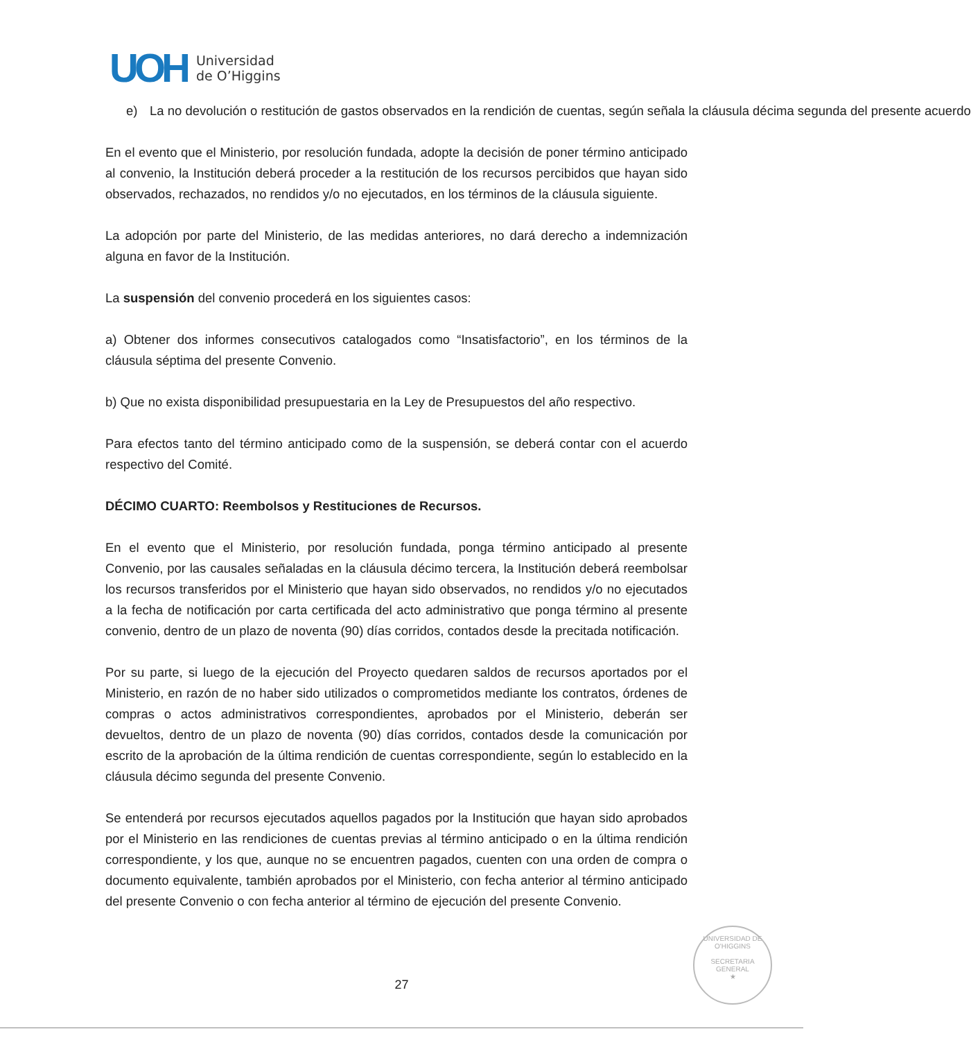UOH
Universidad
de O’Higgins
e) La no devolución o restitución de gastos observados en la rendición de cuentas, según señala la cláusula décima segunda del presente acuerdo
En el evento que el Ministerio, por resolución fundada, adopte la decisión de poner término anticipado al convenio, la Institución deberá proceder a la restitución de los recursos percibidos que hayan sido observados, rechazados, no rendidos y/o no ejecutados, en los términos de la cláusula siguiente.
La adopción por parte del Ministerio, de las medidas anteriores, no dará derecho a indemnización alguna en favor de la Institución.
La suspensión del convenio procederá en los siguientes casos:
a) Obtener dos informes consecutivos catalogados como “Insatisfactorio”, en los términos de la cláusula séptima del presente Convenio.
b) Que no exista disponibilidad presupuestaria en la Ley de Presupuestos del año respectivo.
Para efectos tanto del término anticipado como de la suspensión, se deberá contar con el acuerdo respectivo del Comité.
DÉCIMO CUARTO: Reembolsos y Restituciones de Recursos.
En el evento que el Ministerio, por resolución fundada, ponga término anticipado al presente Convenio, por las causales señaladas en la cláusula décimo tercera, la Institución deberá reembolsar los recursos transferidos por el Ministerio que hayan sido observados, no rendidos y/o no ejecutados a la fecha de notificación por carta certificada del acto administrativo que ponga término al presente convenio, dentro de un plazo de noventa (90) días corridos, contados desde la precitada notificación.
Por su parte, si luego de la ejecución del Proyecto quedaren saldos de recursos aportados por el Ministerio, en razón de no haber sido utilizados o comprometidos mediante los contratos, órdenes de compras o actos administrativos correspondientes, aprobados por el Ministerio, deberán ser devueltos, dentro de un plazo de noventa (90) días corridos, contados desde la comunicación por escrito de la aprobación de la última rendición de cuentas correspondiente, según lo establecido en la cláusula décimo segunda del presente Convenio.
Se entenderá por recursos ejecutados aquellos pagados por la Institución que hayan sido aprobados por el Ministerio en las rendiciones de cuentas previas al término anticipado o en la última rendición correspondiente, y los que, aunque no se encuentren pagados, cuenten con una orden de compra o documento equivalente, también aprobados por el Ministerio, con fecha anterior al término anticipado del presente Convenio o con fecha anterior al término de ejecución del presente Convenio.
UNIVERSIDAD DE O'HIGGINS
SECRETARIA
GENERAL
★
27